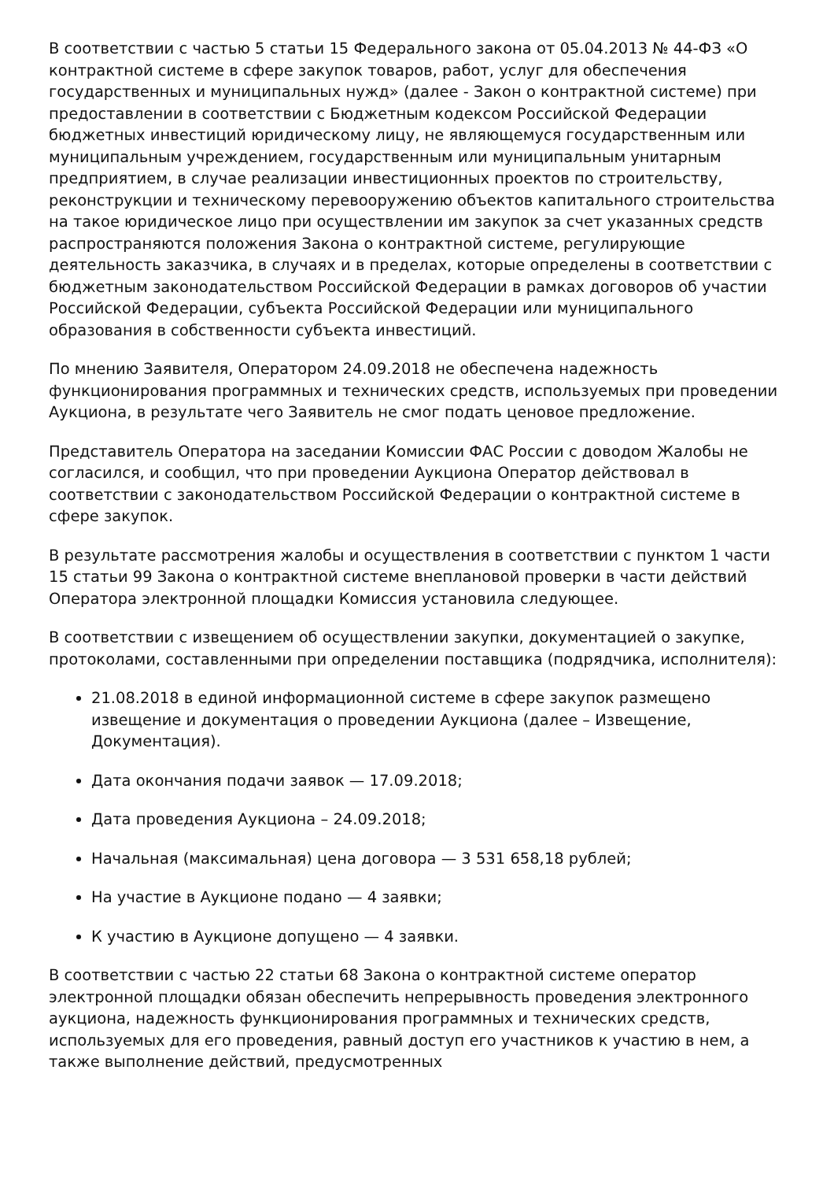В соответствии с частью 5 статьи 15 Федерального закона от 05.04.2013 № 44-ФЗ «О контрактной системе в сфере закупок товаров, работ, услуг для обеспечения государственных и муниципальных нужд» (далее - Закон о контрактной системе) при предоставлении в соответствии с Бюджетным кодексом Российской Федерации бюджетных инвестиций юридическому лицу, не являющемуся государственным или муниципальным учреждением, государственным или муниципальным унитарным предприятием, в случае реализации инвестиционных проектов по строительству, реконструкции и техническому перевооружению объектов капитального строительства на такое юридическое лицо при осуществлении им закупок за счет указанных средств распространяются положения Закона о контрактной системе, регулирующие деятельность заказчика, в случаях и в пределах, которые определены в соответствии с бюджетным законодательством Российской Федерации в рамках договоров об участии Российской Федерации, субъекта Российской Федерации или муниципального образования в собственности субъекта инвестиций.
По мнению Заявителя, Оператором 24.09.2018 не обеспечена надежность функционирования программных и технических средств, используемых при проведении Аукциона, в результате чего Заявитель не смог подать ценовое предложение.
Представитель Оператора на заседании Комиссии ФАС России с доводом Жалобы не согласился, и сообщил, что при проведении Аукциона Оператор действовал в соответствии с законодательством Российской Федерации о контрактной системе в сфере закупок.
В результате рассмотрения жалобы и осуществления в соответствии с пунктом 1 части 15 статьи 99 Закона о контрактной системе внеплановой проверки в части действий Оператора электронной площадки Комиссия установила следующее.
В соответствии с извещением об осуществлении закупки, документацией о закупке, протоколами, составленными при определении поставщика (подрядчика, исполнителя):
21.08.2018 в единой информационной системе в сфере закупок размещено извещение и документация о проведении Аукциона (далее – Извещение, Документация).
Дата окончания подачи заявок — 17.09.2018;
Дата проведения Аукциона – 24.09.2018;
Начальная (максимальная) цена договора — 3 531 658,18 рублей;
На участие в Аукционе подано — 4 заявки;
К участию в Аукционе допущено — 4 заявки.
В соответствии с частью 22 статьи 68 Закона о контрактной системе оператор электронной площадки обязан обеспечить непрерывность проведения электронного аукциона, надежность функционирования программных и технических средств, используемых для его проведения, равный доступ его участников к участию в нем, а также выполнение действий, предусмотренных